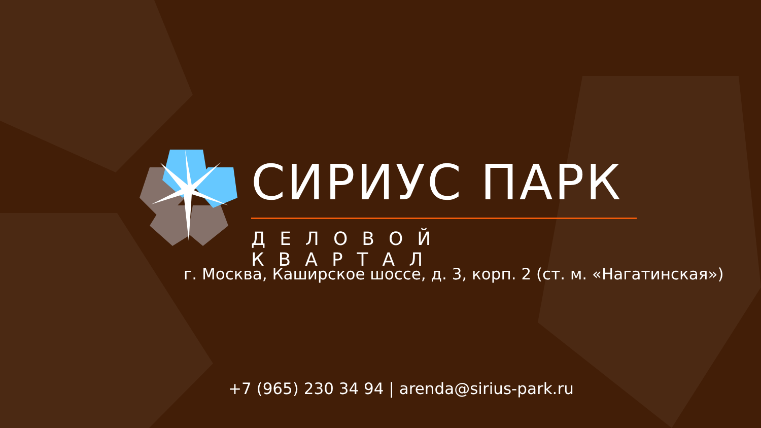СИРИУС ПАРК
ДЕЛОВОЙ КВАРТАЛ
г. Москва, Каширское шоссе, д. 3, корп. 2 (ст. м. «Нагатинская»)
+7 (965) 230 34 94 | arenda@sirius-park.ru